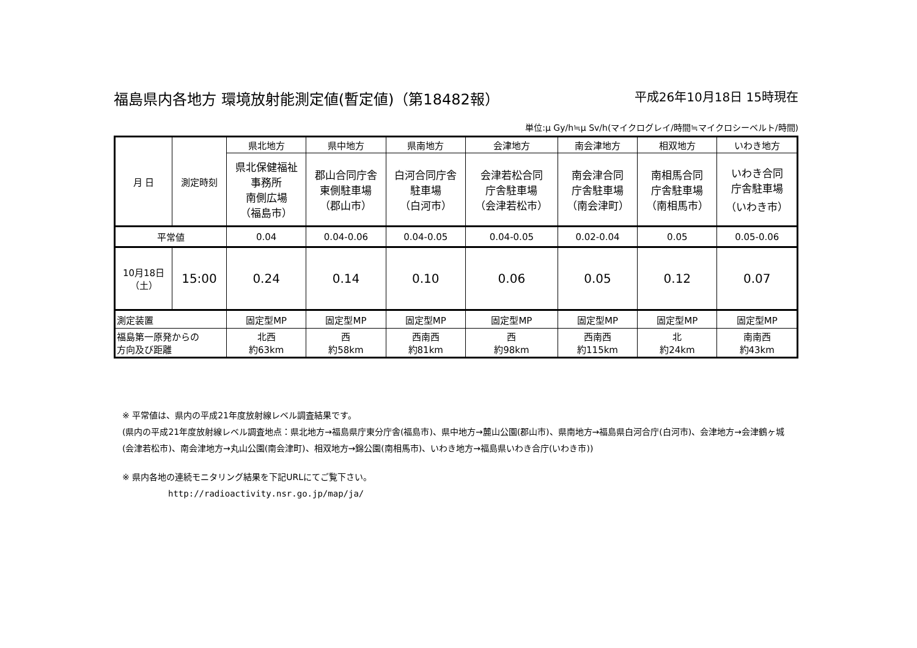福島県内各地方 環境放射能測定値(暫定値)（第18482報） 平成26年10月18日 15時現在
単位:μ Gy/h≒μ Sv/h(マイクログレイ/時間≒マイクロシーベルト/時間)
| 月 日 | 測定時刻 | 県北地方 | 県中地方 | 県南地方 | 会津地方 | 南会津地方 | 相双地方 | いわき地方 |
| --- | --- | --- | --- | --- | --- | --- | --- | --- |
| | | 県北保健福祉 事務所 南側広場 （福島市） | 郡山合同庁舎 東側駐車場 （郡山市） | 白河合同庁舎 駐車場 （白河市） | 会津若松合同 庁舎駐車場 （会津若松市） | 南会津合同 庁舎駐車場 （南会津町） | 南相馬合同 庁舎駐車場 （南相馬市） | いわき合同 庁舎駐車場 （いわき市） |
| 平常値 | | 0.04 | 0.04-0.06 | 0.04-0.05 | 0.04-0.05 | 0.02-0.04 | 0.05 | 0.05-0.06 |
| 10月18日 （土） | 15:00 | 0.24 | 0.14 | 0.10 | 0.06 | 0.05 | 0.12 | 0.07 |
| 測定装置 | | 固定型MP | 固定型MP | 固定型MP | 固定型MP | 固定型MP | 固定型MP | 固定型MP |
| 福島第一原発からの 方向及び距離 | | 北西 約63km | 西 約58km | 西南西 約81km | 西 約98km | 西南西 約115km | 北 約24km | 南南西 約43km |
※ 平常値は、県内の平成21年度放射線レベル調査結果です。
(県内の平成21年度放射線レベル調査地点：県北地方→福島県庁東分庁舎(福島市)、県中地方→麓山公園(郡山市)、県南地方→福島県白河合庁(白河市)、会津地方→会津鶴ヶ城(会津若松市)、南会津地方→丸山公園(南会津町)、相双地方→錦公園(南相馬市)、いわき地方→福島県いわき合庁(いわき市))
※ 県内各地の連続モニタリング結果を下記URLにてご覧下さい。
http://radioactivity.nsr.go.jp/map/ja/